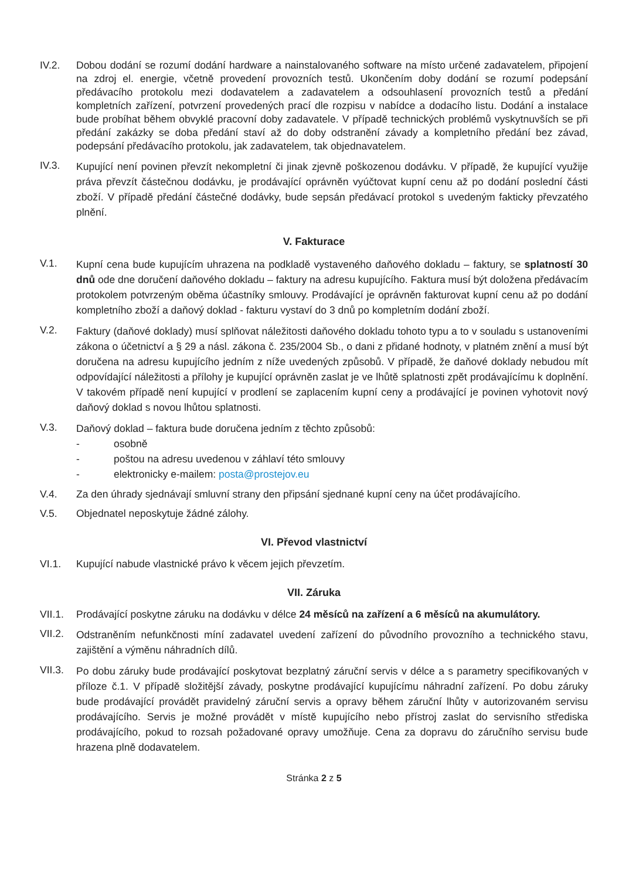IV.2. Dobou dodání se rozumí dodání hardware a nainstalovaného software na místo určené zadavatelem, připojení na zdroj el. energie, včetně provedení provozních testů. Ukončením doby dodání se rozumí podepsání předávacího protokolu mezi dodavatelem a zadavatelem a odsouhlasení provozních testů a předání kompletních zařízení, potvrzení provedených prací dle rozpisu v nabídce a dodacího listu. Dodání a instalace bude probíhat během obvyklé pracovní doby zadavatele. V případě technických problémů vyskytnuvších se při předání zakázky se doba předání staví až do doby odstranění závady a kompletního předání bez závad, podepsání předávacího protokolu, jak zadavatelem, tak objednavatelem.
IV.3.
Kupující není povinen převzít nekompletní či jinak zjevně poškozenou dodávku. V případě, že kupující využije práva převzít částečnou dodávku, je prodávající oprávněn vyúčtovat kupní cenu až po dodání poslední části zboží. V případě předání částečné dodávky, bude sepsán předávací protokol s uvedeným fakticky převzatého plnění.
V. Fakturace
V.1.
Kupní cena bude kupujícím uhrazena na podkladě vystaveného daňového dokladu – faktury, se splatností 30 dnů ode dne doručení daňového dokladu – faktury na adresu kupujícího. Faktura musí být doložena předávacím protokolem potvrzeným oběma účastníky smlouvy. Prodávající je oprávněn fakturovat kupní cenu až po dodání kompletního zboží a daňový doklad - fakturu vystaví do 3 dnů po kompletním dodání zboží.
V.2.
Faktury (daňové doklady) musí splňovat náležitosti daňového dokladu tohoto typu a to v souladu s ustanoveními zákona o účetnictví a § 29 a násl. zákona č. 235/2004 Sb., o dani z přidané hodnoty, v platném znění a musí být doručena na adresu kupujícího jedním z níže uvedených způsobů. V případě, že daňové doklady nebudou mít odpovídající náležitosti a přílohy je kupující oprávněn zaslat je ve lhůtě splatnosti zpět prodávajícímu k doplnění. V takovém případě není kupující v prodlení se zaplacením kupní ceny a prodávající je povinen vyhotovit nový daňový doklad s novou lhůtou splatnosti.
V.3.
Daňový doklad – faktura bude doručena jedním z těchto způsobů:
- osobně
- poštou na adresu uvedenou v záhlaví této smlouvy
- elektronicky e-mailem: posta@prostejov.eu
V.4. Za den úhrady sjednávají smluvní strany den připsání sjednané kupní ceny na účet prodávajícího.
V.5. Objednatel neposkytuje žádné zálohy.
VI. Převod vlastnictví
VI.1. Kupující nabude vlastnické právo k věcem jejich převzetím.
VII. Záruka
VII.1.
Prodávající poskytne záruku na dodávku v délce 24 měsíců na zařízení a 6 měsíců na akumulátory.
VII.2.
Odstraněním nefunkčnosti míní zadavatel uvedení zařízení do původního provozního a technického stavu, zajištění a výměnu náhradních dílů.
VII.3.
Po dobu záruky bude prodávající poskytovat bezplatný záruční servis v délce a s parametry specifikovaných v příloze č.1. V případě složitější závady, poskytne prodávající kupujícímu náhradní zařízení. Po dobu záruky bude prodávající provádět pravidelný záruční servis a opravy během záruční lhůty v autorizovaném servisu prodávajícího. Servis je možné provádět v místě kupujícího nebo přístroj zaslat do servisního střediska prodávajícího, pokud to rozsah požadované opravy umožňuje. Cena za dopravu do záručního servisu bude hrazena plně dodavatelem.
Stránka 2 z 5